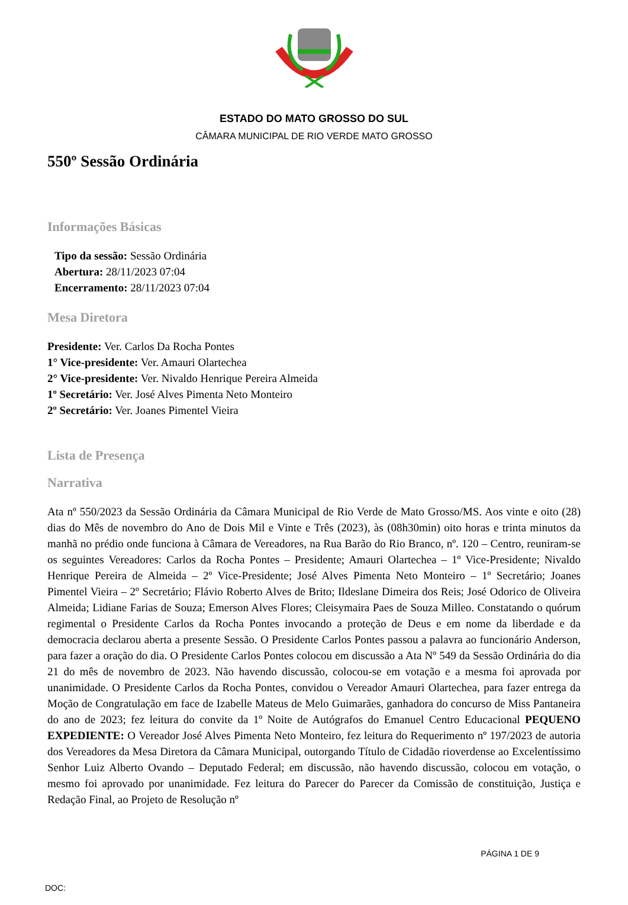ESTADO DO MATO GROSSO DO SUL
CÂMARA MUNICIPAL DE RIO VERDE MATO GROSSO
550º Sessão Ordinária
Informações Básicas
Tipo da sessão: Sessão Ordinária
Abertura: 28/11/2023 07:04
Encerramento: 28/11/2023 07:04
Mesa Diretora
Presidente: Ver. Carlos Da Rocha Pontes
1° Vice-presidente: Ver. Amauri Olartechea
2° Vice-presidente: Ver. Nivaldo Henrique Pereira Almeida
1º Secretário: Ver. José Alves Pimenta Neto Monteiro
2º Secretário: Ver. Joanes Pimentel Vieira
Lista de Presença
Narrativa
Ata nº 550/2023 da Sessão Ordinária da Câmara Municipal de Rio Verde de Mato Grosso/MS. Aos vinte e oito (28) dias do Mês de novembro do Ano de Dois Mil e Vinte e Três (2023), às (08h30min) oito horas e trinta minutos da manhã no prédio onde funciona à Câmara de Vereadores, na Rua Barão do Rio Branco, nº. 120 – Centro, reuniram-se os seguintes Vereadores: Carlos da Rocha Pontes – Presidente; Amauri Olartechea – 1º Vice-Presidente; Nivaldo Henrique Pereira de Almeida – 2º Vice-Presidente; José Alves Pimenta Neto Monteiro – 1º Secretário; Joanes Pimentel Vieira – 2º Secretário; Flávio Roberto Alves de Brito; Ildeslane Dimeira dos Reis; José Odorico de Oliveira Almeida; Lidiane Farias de Souza; Emerson Alves Flores; Cleisymaira Paes de Souza Milleo. Constatando o quórum regimental o Presidente Carlos da Rocha Pontes invocando a proteção de Deus e em nome da liberdade e da democracia declarou aberta a presente Sessão. O Presidente Carlos Pontes passou a palavra ao funcionário Anderson, para fazer a oração do dia. O Presidente Carlos Pontes colocou em discussão a Ata Nº 549 da Sessão Ordinária do dia 21 do mês de novembro de 2023. Não havendo discussão, colocou-se em votação e a mesma foi aprovada por unanimidade. O Presidente Carlos da Rocha Pontes, convidou o Vereador Amauri Olartechea, para fazer entrega da Moção de Congratulação em face de Izabelle Mateus de Melo Guimarães, ganhadora do concurso de Miss Pantaneira do ano de 2023; fez leitura do convite da 1º Noite de Autógrafos do Emanuel Centro Educacional PEQUENO EXPEDIENTE: O Vereador José Alves Pimenta Neto Monteiro, fez leitura do Requerimento nº 197/2023 de autoria dos Vereadores da Mesa Diretora da Câmara Municipal, outorgando Título de Cidadão rioverdense ao Excelentíssimo Senhor Luiz Alberto Ovando – Deputado Federal; em discussão, não havendo discussão, colocou em votação, o mesmo foi aprovado por unanimidade. Fez leitura do Parecer do Parecer da Comissão de constituição, Justiça e Redação Final, ao Projeto de Resolução nº
PÁGINA 1 DE 9
DOC: